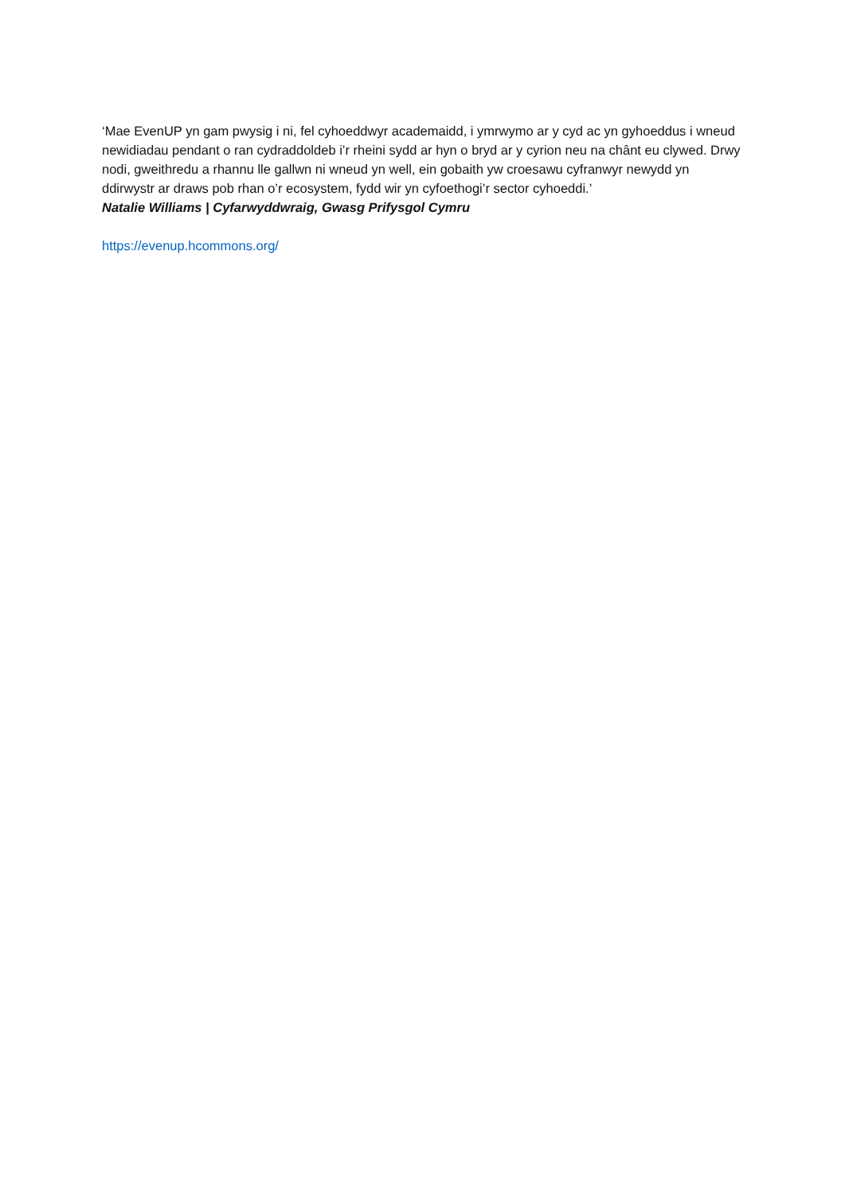‘Mae EvenUP yn gam pwysig i ni, fel cyhoeddwyr academaidd, i ymrwymo ar y cyd ac yn gyhoeddus i wneud newidiadau pendant o ran cydraddoldeb i’r rheini sydd ar hyn o bryd ar y cyrion neu na chânt eu clywed. Drwy nodi, gweithredu a rhannu lle gallwn ni wneud yn well, ein gobaith yw croesawu cyfranwyr newydd yn ddirwystr ar draws pob rhan o’r ecosystem, fydd wir yn cyfoethogi’r sector cyhoeddi.’
Natalie Williams | Cyfarwyddwraig, Gwasg Prifysgol Cymru
https://evenup.hcommons.org/